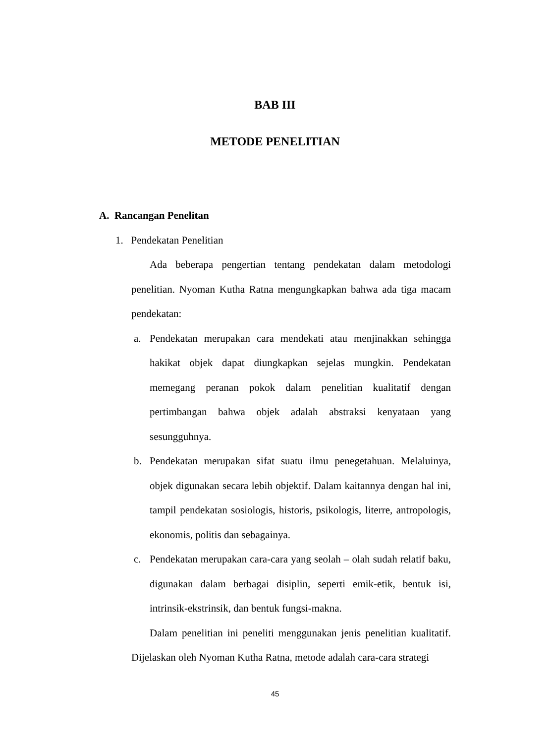BAB III
METODE PENELITIAN
A. Rancangan Penelitan
1. Pendekatan Penelitian
Ada beberapa pengertian tentang pendekatan dalam metodologi penelitian. Nyoman Kutha Ratna mengungkapkan bahwa ada tiga macam pendekatan:
a. Pendekatan merupakan cara mendekati atau menjinakkan sehingga hakikat objek dapat diungkapkan sejelas mungkin. Pendekatan memegang peranan pokok dalam penelitian kualitatif dengan pertimbangan bahwa objek adalah abstraksi kenyataan yang sesungguhnya.
b. Pendekatan merupakan sifat suatu ilmu penegetahuan. Melaluinya, objek digunakan secara lebih objektif. Dalam kaitannya dengan hal ini, tampil pendekatan sosiologis, historis, psikologis, literre, antropologis, ekonomis, politis dan sebagainya.
c. Pendekatan merupakan cara-cara yang seolah – olah sudah relatif baku, digunakan dalam berbagai disiplin, seperti emik-etik, bentuk isi, intrinsik-ekstrinsik, dan bentuk fungsi-makna.
Dalam penelitian ini peneliti menggunakan jenis penelitian kualitatif. Dijelaskan oleh Nyoman Kutha Ratna, metode adalah cara-cara strategi
45